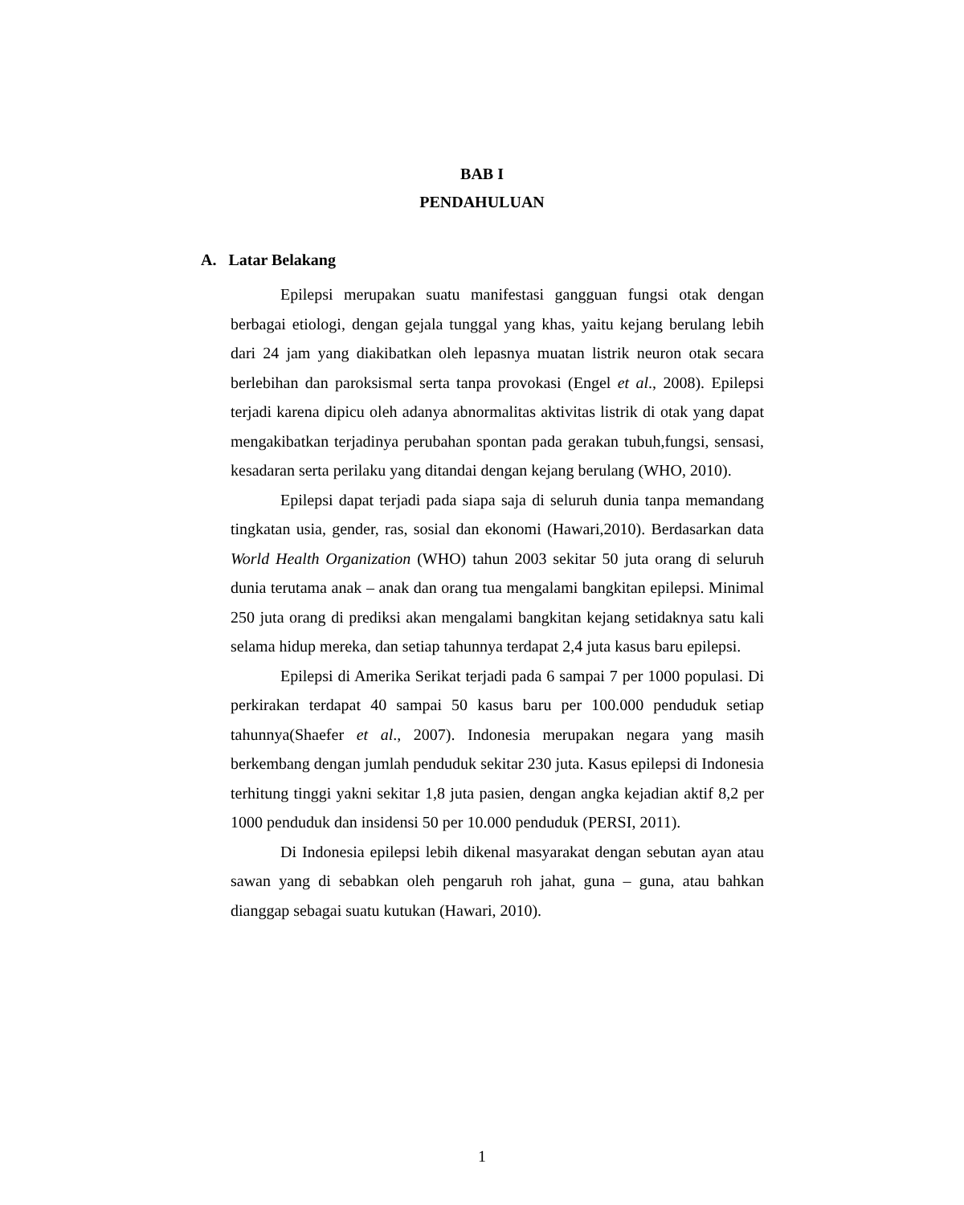BAB I
PENDAHULUAN
A. Latar Belakang
Epilepsi merupakan suatu manifestasi gangguan fungsi otak dengan berbagai etiologi, dengan gejala tunggal yang khas, yaitu kejang berulang lebih dari 24 jam yang diakibatkan oleh lepasnya muatan listrik neuron otak secara berlebihan dan paroksismal serta tanpa provokasi (Engel et al., 2008). Epilepsi terjadi karena dipicu oleh adanya abnormalitas aktivitas listrik di otak yang dapat mengakibatkan terjadinya perubahan spontan pada gerakan tubuh,fungsi, sensasi, kesadaran serta perilaku yang ditandai dengan kejang berulang (WHO, 2010).
Epilepsi dapat terjadi pada siapa saja di seluruh dunia tanpa memandang tingkatan usia, gender, ras, sosial dan ekonomi (Hawari,2010). Berdasarkan data World Health Organization (WHO) tahun 2003 sekitar 50 juta orang di seluruh dunia terutama anak – anak dan orang tua mengalami bangkitan epilepsi. Minimal 250 juta orang di prediksi akan mengalami bangkitan kejang setidaknya satu kali selama hidup mereka, dan setiap tahunnya terdapat 2,4 juta kasus baru epilepsi.
Epilepsi di Amerika Serikat terjadi pada 6 sampai 7 per 1000 populasi. Di perkirakan terdapat 40 sampai 50 kasus baru per 100.000 penduduk setiap tahunnya(Shaefer et al., 2007). Indonesia merupakan negara yang masih berkembang dengan jumlah penduduk sekitar 230 juta. Kasus epilepsi di Indonesia terhitung tinggi yakni sekitar 1,8 juta pasien, dengan angka kejadian aktif 8,2 per 1000 penduduk dan insidensi 50 per 10.000 penduduk (PERSI, 2011).
Di Indonesia epilepsi lebih dikenal masyarakat dengan sebutan ayan atau sawan yang di sebabkan oleh pengaruh roh jahat, guna – guna, atau bahkan dianggap sebagai suatu kutukan (Hawari, 2010).
1